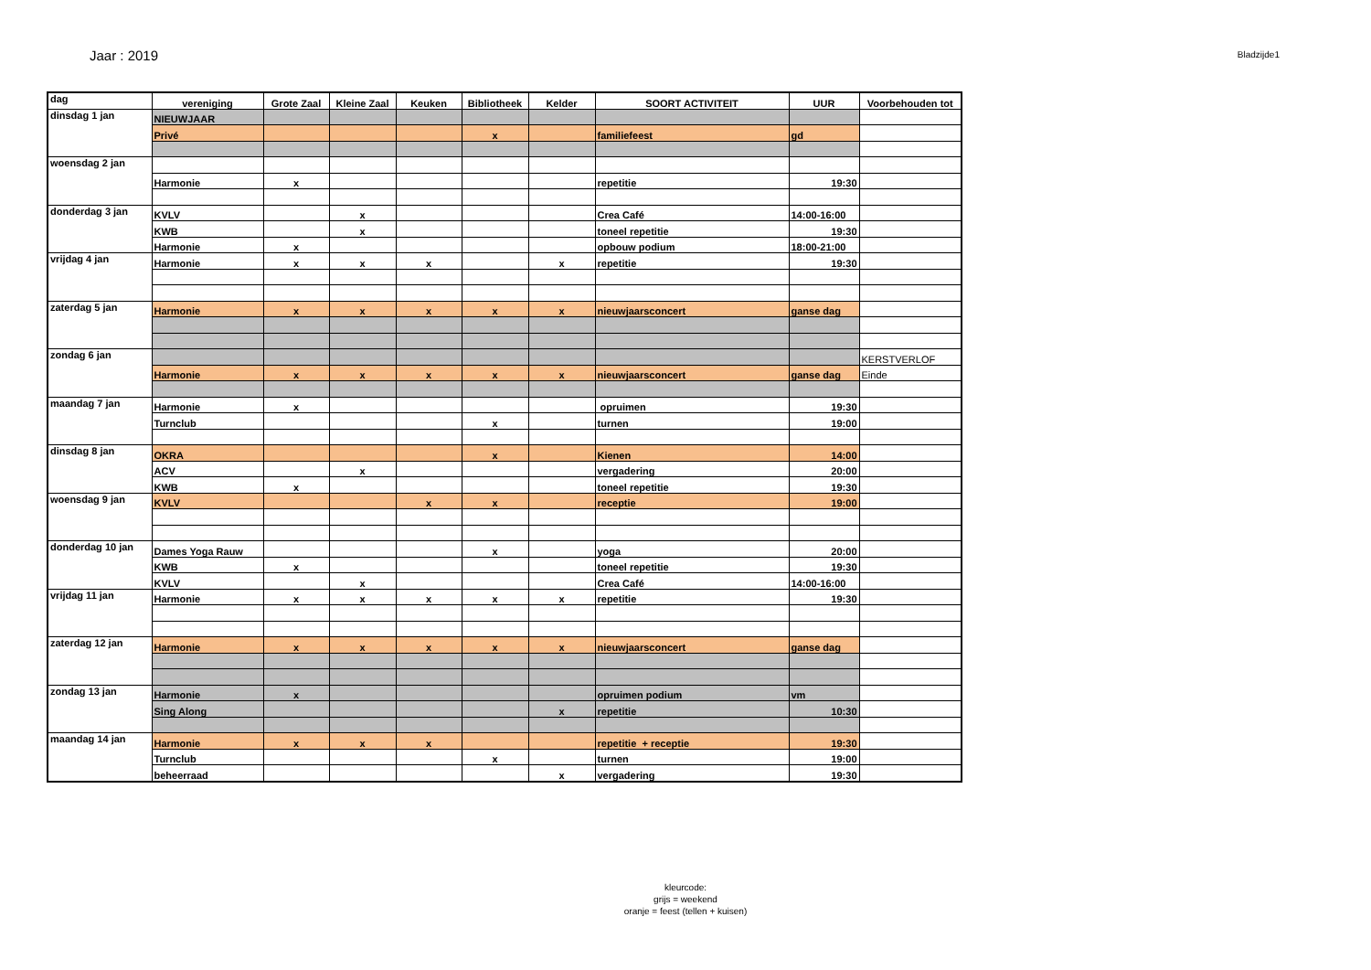Jaar : 2019
Bladzijde1
| dag | vereniging | Grote Zaal | Kleine Zaal | Keuken | Bibliotheek | Kelder | SOORT ACTIVITEIT | UUR | Voorbehouden tot |
| --- | --- | --- | --- | --- | --- | --- | --- | --- | --- |
| dinsdag 1 jan | NIEUWJAAR | | | | | | | | |
| | Privé | | | | x | | familiefeest | gd | |
| woensdag 2 jan | | | | | | | | | |
| | Harmonie | x | | | | | repetitie | 19:30 | |
| donderdag 3 jan | KVLV | | x | | | | Crea Café | 14:00-16:00 | |
| | KWB | | x | | | | toneel repetitie | 19:30 | |
| | Harmonie | x | | | | | opbouw podium | 18:00-21:00 | |
| vrijdag 4 jan | Harmonie | x | x | x | | x | repetitie | 19:30 | |
| zaterdag 5 jan | Harmonie | x | x | x | x | x | nieuwjaarsconcert | ganse dag | |
| zondag 6 jan | | | | | | | | | KERSTVERLOF |
| | Harmonie | x | x | x | x | x | nieuwjaarsconcert | ganse dag | Einde |
| maandag 7 jan | Harmonie | x | | | | | opruimen | 19:30 | |
| | Turnclub | | | | x | | turnen | 19:00 | |
| dinsdag 8 jan | OKRA | | | | x | | Kienen | 14:00 | |
| | ACV | | x | | | | vergadering | 20:00 | |
| | KWB | x | | | | | toneel repetitie | 19:30 | |
| woensdag 9 jan | KVLV | | | x | x | | receptie | 19:00 | |
| donderdag 10 jan | Dames Yoga Rauw | | | | x | | yoga | 20:00 | |
| | KWB | x | | | | | toneel repetitie | 19:30 | |
| | KVLV | | x | | | | Crea Café | 14:00-16:00 | |
| vrijdag 11 jan | Harmonie | x | x | x | x | x | repetitie | 19:30 | |
| zaterdag 12 jan | Harmonie | x | x | x | x | x | nieuwjaarsconcert | ganse dag | |
| zondag 13 jan | Harmonie | x | | | | | opruimen podium | vm | |
| | Sing Along | | | | | x | repetitie | 10:30 | |
| maandag 14 jan | Harmonie | x | x | x | | | repetitie + receptie | 19:30 | |
| | Turnclub | | | | x | | turnen | 19:00 | |
| | beheerraad | | | | | x | vergadering | 19:30 | |
kleurcode:
grijs = weekend
oranje = feest (tellen + kuisen)